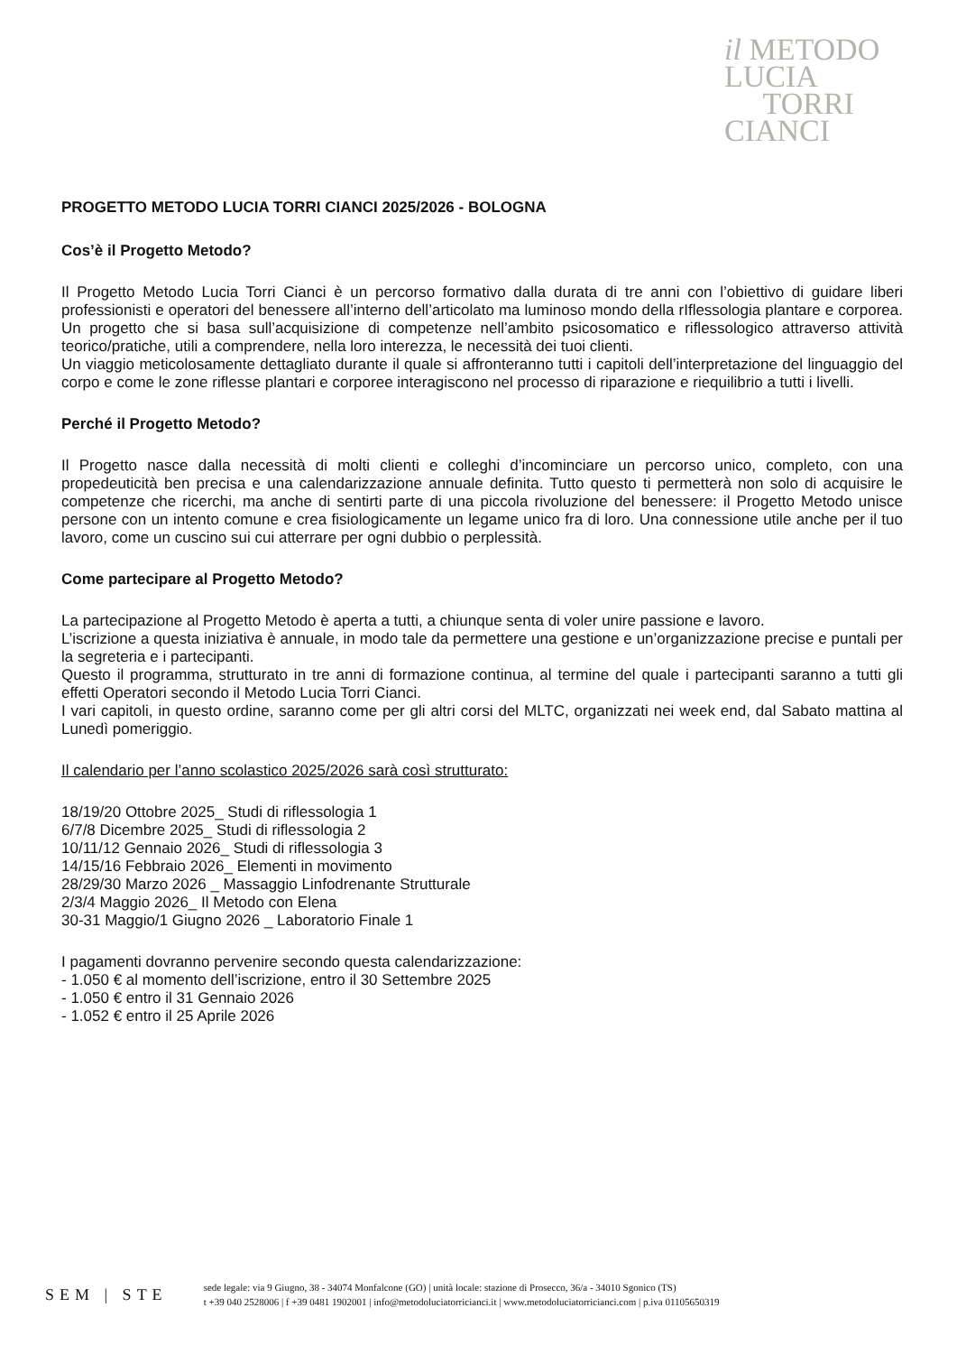il METODO
LUCIA
TORRI
CIANCI
PROGETTO METODO LUCIA TORRI CIANCI 2025/2026 - BOLOGNA
Cos’è il Progetto Metodo?
Il Progetto Metodo Lucia Torri Cianci è un percorso formativo dalla durata di tre anni con l’obiettivo di guidare liberi professionisti e operatori del benessere all’interno dell’articolato ma luminoso mondo della rIflessologia plantare e corporea. Un progetto che si basa sull’acquisizione di competenze nell’ambito psicosomatico e riflessologico attraverso attività teorico/pratiche, utili a comprendere, nella loro interezza, le necessità dei tuoi clienti.
Un viaggio meticolosamente dettagliato durante il quale si affronteranno tutti i capitoli dell’interpretazione del linguaggio del corpo e come le zone riflesse plantari e corporee interagiscono nel processo di riparazione e riequilibrio a tutti i livelli.
Perché il Progetto Metodo?
Il Progetto nasce dalla necessità di molti clienti e colleghi d’incominciare un percorso unico, completo, con una propedeuticità ben precisa e una calendarizzazione annuale definita. Tutto questo ti permetterà non solo di acquisire le competenze che ricerchi, ma anche di sentirti parte di una piccola rivoluzione del benessere: il Progetto Metodo unisce persone con un intento comune e crea fisiologicamente un legame unico fra di loro. Una connessione utile anche per il tuo lavoro, come un cuscino sui cui atterrare per ogni dubbio o perplessità.
Come partecipare al Progetto Metodo?
La partecipazione al Progetto Metodo è aperta a tutti, a chiunque senta di voler unire passione e lavoro.
L’iscrizione a questa iniziativa è annuale, in modo tale da permettere una gestione e un’organizzazione precise e puntali per la segreteria e i partecipanti.
Questo il programma, strutturato in tre anni di formazione continua, al termine del quale i partecipanti saranno a tutti gli effetti Operatori secondo il Metodo Lucia Torri Cianci.
I vari capitoli, in questo ordine, saranno come per gli altri corsi del MLTC, organizzati nei week end, dal Sabato mattina al Lunedì pomeriggio.
Il calendario per l’anno scolastico 2025/2026 sarà così strutturato:
18/19/20 Ottobre 2025_ Studi di riflessologia 1
6/7/8 Dicembre 2025_ Studi di riflessologia 2
10/11/12 Gennaio 2026_ Studi di riflessologia 3
14/15/16 Febbraio 2026_ Elementi in movimento
28/29/30 Marzo 2026 _ Massaggio Linfodrenante Strutturale
2/3/4 Maggio 2026_ Il Metodo con Elena
30-31 Maggio/1 Giugno 2026 _ Laboratorio Finale 1
I pagamenti dovranno pervenire secondo questa calendarizzazione:
- 1.050 € al momento dell’iscrizione, entro il 30 Settembre 2025
- 1.050 € entro il 31 Gennaio 2026
- 1.052 € entro il 25 Aprile 2026
SEM | STE
sede legale: via 9 Giugno, 38 - 34074 Monfalcone (GO) | unità locale: stazione di Prosecco, 36/a - 34010 Sgonico (TS)
t +39 040 2528006 | f +39 0481 1902001 | info@metodoluciatorricianci.it | www.metodoluciatorricianci.com | p.iva 01105650319